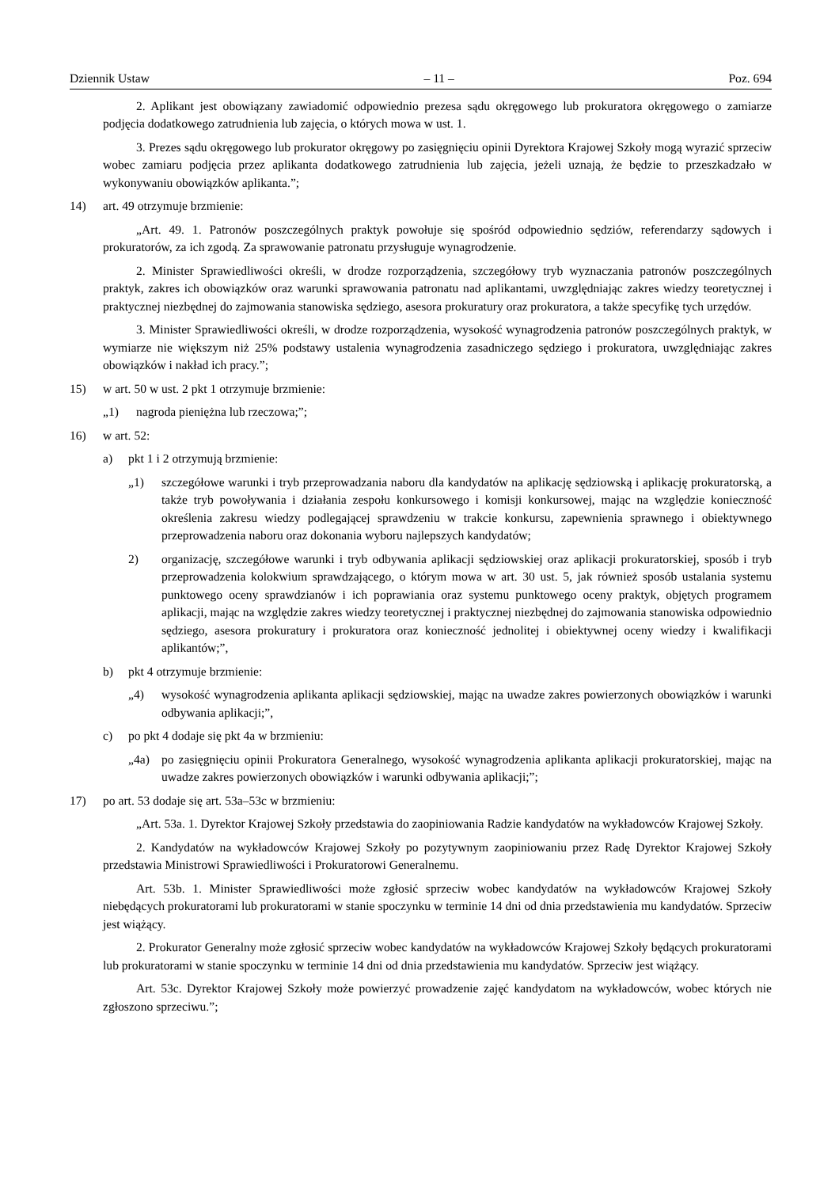Dziennik Ustaw – 11 – Poz. 694
2. Aplikant jest obowiązany zawiadomić odpowiednio prezesa sądu okręgowego lub prokuratora okręgowego o zamiarze podjęcia dodatkowego zatrudnienia lub zajęcia, o których mowa w ust. 1.
3. Prezes sądu okręgowego lub prokurator okręgowy po zasięgnięciu opinii Dyrektora Krajowej Szkoły mogą wyrazić sprzeciw wobec zamiaru podjęcia przez aplikanta dodatkowego zatrudnienia lub zajęcia, jeżeli uznają, że będzie to przeszkadzało w wykonywaniu obowiązków aplikanta.”;
14) art. 49 otrzymuje brzmienie:
„Art. 49. 1. Patronów poszczególnych praktyk powołuje się spośród odpowiednio sędziów, referendarzy sądowych i prokuratorów, za ich zgodą. Za sprawowanie patronatu przysługuje wynagrodzenie.
2. Minister Sprawiedliwości określi, w drodze rozporządzenia, szczegółowy tryb wyznaczania patronów poszczególnych praktyk, zakres ich obowiązków oraz warunki sprawowania patronatu nad aplikantami, uwzględniając zakres wiedzy teoretycznej i praktycznej niezbędnej do zajmowania stanowiska sędziego, asesora prokuratury oraz prokuratora, a także specyfikę tych urzędów.
3. Minister Sprawiedliwości określi, w drodze rozporządzenia, wysokość wynagrodzenia patronów poszczególnych praktyk, w wymiarze nie większym niż 25% podstawy ustalenia wynagrodzenia zasadniczego sędziego i prokuratora, uwzględniając zakres obowiązków i nakład ich pracy.”;
15) w art. 50 w ust. 2 pkt 1 otrzymuje brzmienie:
„1) nagroda pieniężna lub rzeczowa;”;
16) w art. 52:
a) pkt 1 i 2 otrzymują brzmienie:
„1) szczegółowe warunki i tryb przeprowadzania naboru dla kandydatów na aplikację sędziowską i aplikację prokuratorską, a także tryb powoływania i działania zespołu konkursowego i komisji konkursowej, mając na względzie konieczność określenia zakresu wiedzy podlegającej sprawdzeniu w trakcie konkursu, zapewnienia sprawnego i obiektywnego przeprowadzenia naboru oraz dokonania wyboru najlepszych kandydatów;
2) organizację, szczegółowe warunki i tryb odbywania aplikacji sędziowskiej oraz aplikacji prokuratorskiej, sposób i tryb przeprowadzenia kolokwium sprawdzającego, o którym mowa w art. 30 ust. 5, jak również sposób ustalania systemu punktowego oceny sprawdzianów i ich poprawiania oraz systemu punktowego oceny praktyk, objętych programem aplikacji, mając na względzie zakres wiedzy teoretycznej i praktycznej niezbędnej do zajmowania stanowiska odpowiednio sędziego, asesora prokuratury i prokuratora oraz konieczność jednolitej i obiektywnej oceny wiedzy i kwalifikacji aplikantów;”,
b) pkt 4 otrzymuje brzmienie:
„4) wysokość wynagrodzenia aplikanta aplikacji sędziowskiej, mając na uwadze zakres powierzonych obowiązków i warunki odbywania aplikacji;”,
c) po pkt 4 dodaje się pkt 4a w brzmieniu:
„4a) po zasięgnięciu opinii Prokuratora Generalnego, wysokość wynagrodzenia aplikanta aplikacji prokuratorskiej, mając na uwadze zakres powierzonych obowiązków i warunki odbywania aplikacji;”;
17) po art. 53 dodaje się art. 53a–53c w brzmieniu:
„Art. 53a. 1. Dyrektor Krajowej Szkoły przedstawia do zaopiniowania Radzie kandydatów na wykładowców Krajowej Szkoły.
2. Kandydatów na wykładowców Krajowej Szkoły po pozytywnym zaopiniowaniu przez Radę Dyrektor Krajowej Szkoły przedstawia Ministrowi Sprawiedliwości i Prokuratorowi Generalnemu.
Art. 53b. 1. Minister Sprawiedliwości może zgłosić sprzeciw wobec kandydatów na wykładowców Krajowej Szkoły niebędących prokuratorami lub prokuratorami w stanie spoczynku w terminie 14 dni od dnia przedstawienia mu kandydatów. Sprzeciw jest wiążący.
2. Prokurator Generalny może zgłosić sprzeciw wobec kandydatów na wykładowców Krajowej Szkoły będących prokuratorami lub prokuratorami w stanie spoczynku w terminie 14 dni od dnia przedstawienia mu kandydatów. Sprzeciw jest wiążący.
Art. 53c. Dyrektor Krajowej Szkoły może powierzyć prowadzenie zajęć kandydatom na wykładowców, wobec których nie zgłoszono sprzeciwu.”;